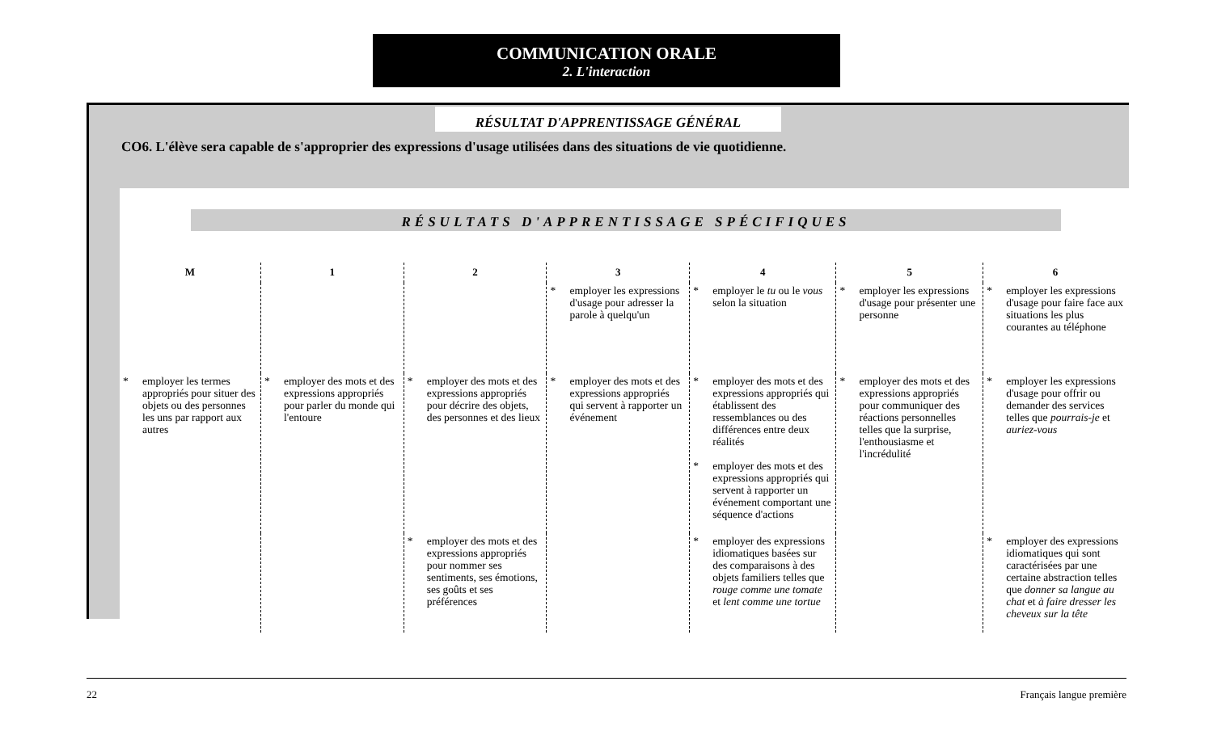COMMUNICATION ORALE
2. L'interaction
RÉSULTAT D'APPRENTISSAGE GÉNÉRAL
CO6. L'élève sera capable de s'approprier des expressions d'usage utilisées dans des situations de vie quotidienne.
RÉSULTATS D'APPRENTISSAGE SPÉCIFIQUES
| M | 1 | 2 | 3 | 4 | 5 | 6 |
| --- | --- | --- | --- | --- | --- | --- |
| | | | * employer les expressions d'usage pour adresser la parole à quelqu'un | * employer le tu ou le vous selon la situation | * employer les expressions d'usage pour présenter une personne | * employer les expressions d'usage pour faire face aux situations les plus courantes au téléphone |
| * employer les termes appropriés pour situer des objets ou des personnes les uns par rapport aux autres | * employer des mots et des expressions appropriés pour parler du monde qui l'entoure | * employer des mots et des expressions appropriés pour décrire des objets, des personnes et des lieux | * employer des mots et des expressions appropriés qui servent à rapporter un événement | * employer des mots et des expressions appropriés qui établissent des ressemblances ou des différences entre deux réalités * employer des mots et des expressions appropriés qui servent à rapporter un événement comportant une séquence d'actions | * employer des mots et des expressions appropriés pour communiquer des réactions personnelles telles que la surprise, l'enthousiasme et l'incrédulité | * employer les expressions d'usage pour offrir ou demander des services telles que pourrais-je et auriez-vous |
| | | * employer des mots et des expressions appropriés pour nommer ses sentiments, ses émotions, ses goûts et ses préférences | | * employer des expressions idiomatiques basées sur des comparaisons à des objets familiers telles que rouge comme une tomate et lent comme une tortue | | * employer des expressions idiomatiques qui sont caractérisées par une certaine abstraction telles que donner sa langue au chat et à faire dresser les cheveux sur la tête |
22 Français langue première